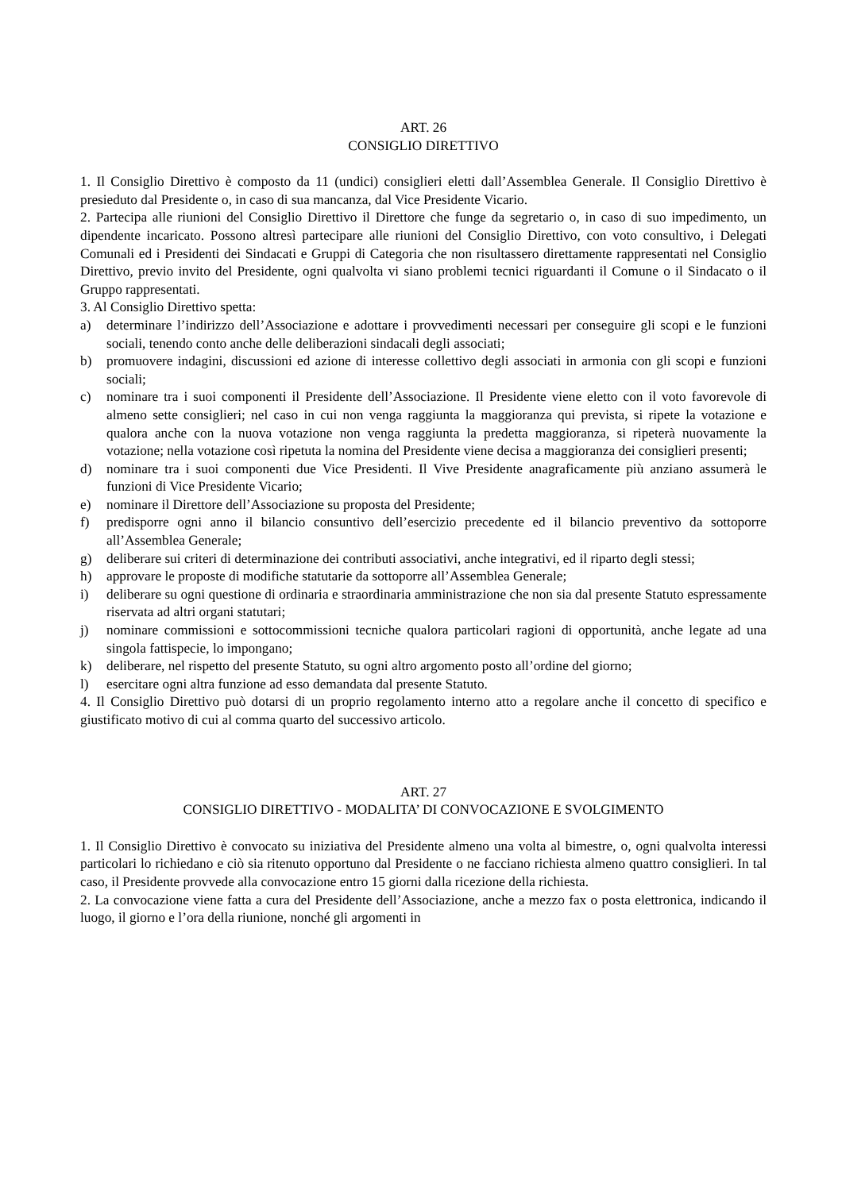ART. 26
CONSIGLIO DIRETTIVO
1. Il Consiglio Direttivo è composto da 11 (undici) consiglieri eletti dall’Assemblea Generale. Il Consiglio Direttivo è presieduto dal Presidente o, in caso di sua mancanza, dal Vice Presidente Vicario.
2. Partecipa alle riunioni del Consiglio Direttivo il Direttore che funge da segretario o, in caso di suo impedimento, un dipendente incaricato. Possono altresì partecipare alle riunioni del Consiglio Direttivo, con voto consultivo, i Delegati Comunali ed i Presidenti dei Sindacati e Gruppi di Categoria che non risultassero direttamente rappresentati nel Consiglio Direttivo, previo invito del Presidente, ogni qualvolta vi siano problemi tecnici riguardanti il Comune o il Sindacato o il Gruppo rappresentati.
3. Al Consiglio Direttivo spetta:
a) determinare l’indirizzo dell’Associazione e adottare i provvedimenti necessari per conseguire gli scopi e le funzioni sociali, tenendo conto anche delle deliberazioni sindacali degli associati;
b) promuovere indagini, discussioni ed azione di interesse collettivo degli associati in armonia con gli scopi e funzioni sociali;
c) nominare tra i suoi componenti il Presidente dell’Associazione. Il Presidente viene eletto con il voto favorevole di almeno sette consiglieri; nel caso in cui non venga raggiunta la maggioranza qui prevista, si ripete la votazione e qualora anche con la nuova votazione non venga raggiunta la predetta maggioranza, si ripeterà nuovamente la votazione; nella votazione così ripetuta la nomina del Presidente viene decisa a maggioranza dei consiglieri presenti;
d) nominare tra i suoi componenti due Vice Presidenti. Il Vive Presidente anagraficamente più anziano assumerà le funzioni di Vice Presidente Vicario;
e) nominare il Direttore dell’Associazione su proposta del Presidente;
f) predisporre ogni anno il bilancio consuntivo dell’esercizio precedente ed il bilancio preventivo da sottoporre all’Assemblea Generale;
g) deliberare sui criteri di determinazione dei contributi associativi, anche integrativi, ed il riparto degli stessi;
h) approvare le proposte di modifiche statutarie da sottoporre all’Assemblea Generale;
i) deliberare su ogni questione di ordinaria e straordinaria amministrazione che non sia dal presente Statuto espressamente riservata ad altri organi statutari;
j) nominare commissioni e sottocommissioni tecniche qualora particolari ragioni di opportunità, anche legate ad una singola fattispecie, lo impongano;
k) deliberare, nel rispetto del presente Statuto, su ogni altro argomento posto all’ordine del giorno;
l) esercitare ogni altra funzione ad esso demandata dal presente Statuto.
4. Il Consiglio Direttivo può dotarsi di un proprio regolamento interno atto a regolare anche il concetto di specifico e giustificato motivo di cui al comma quarto del successivo articolo.
ART. 27
CONSIGLIO DIRETTIVO - MODALITA’ DI CONVOCAZIONE E SVOLGIMENTO
1. Il Consiglio Direttivo è convocato su iniziativa del Presidente almeno una volta al bimestre, o, ogni qualvolta interessi particolari lo richiedano e ciò sia ritenuto opportuno dal Presidente o ne facciano richiesta almeno quattro consiglieri. In tal caso, il Presidente provvede alla convocazione entro 15 giorni dalla ricezione della richiesta.
2. La convocazione viene fatta a cura del Presidente dell’Associazione, anche a mezzo fax o posta elettronica, indicando il luogo, il giorno e l’ora della riunione, nonché gli argomenti in